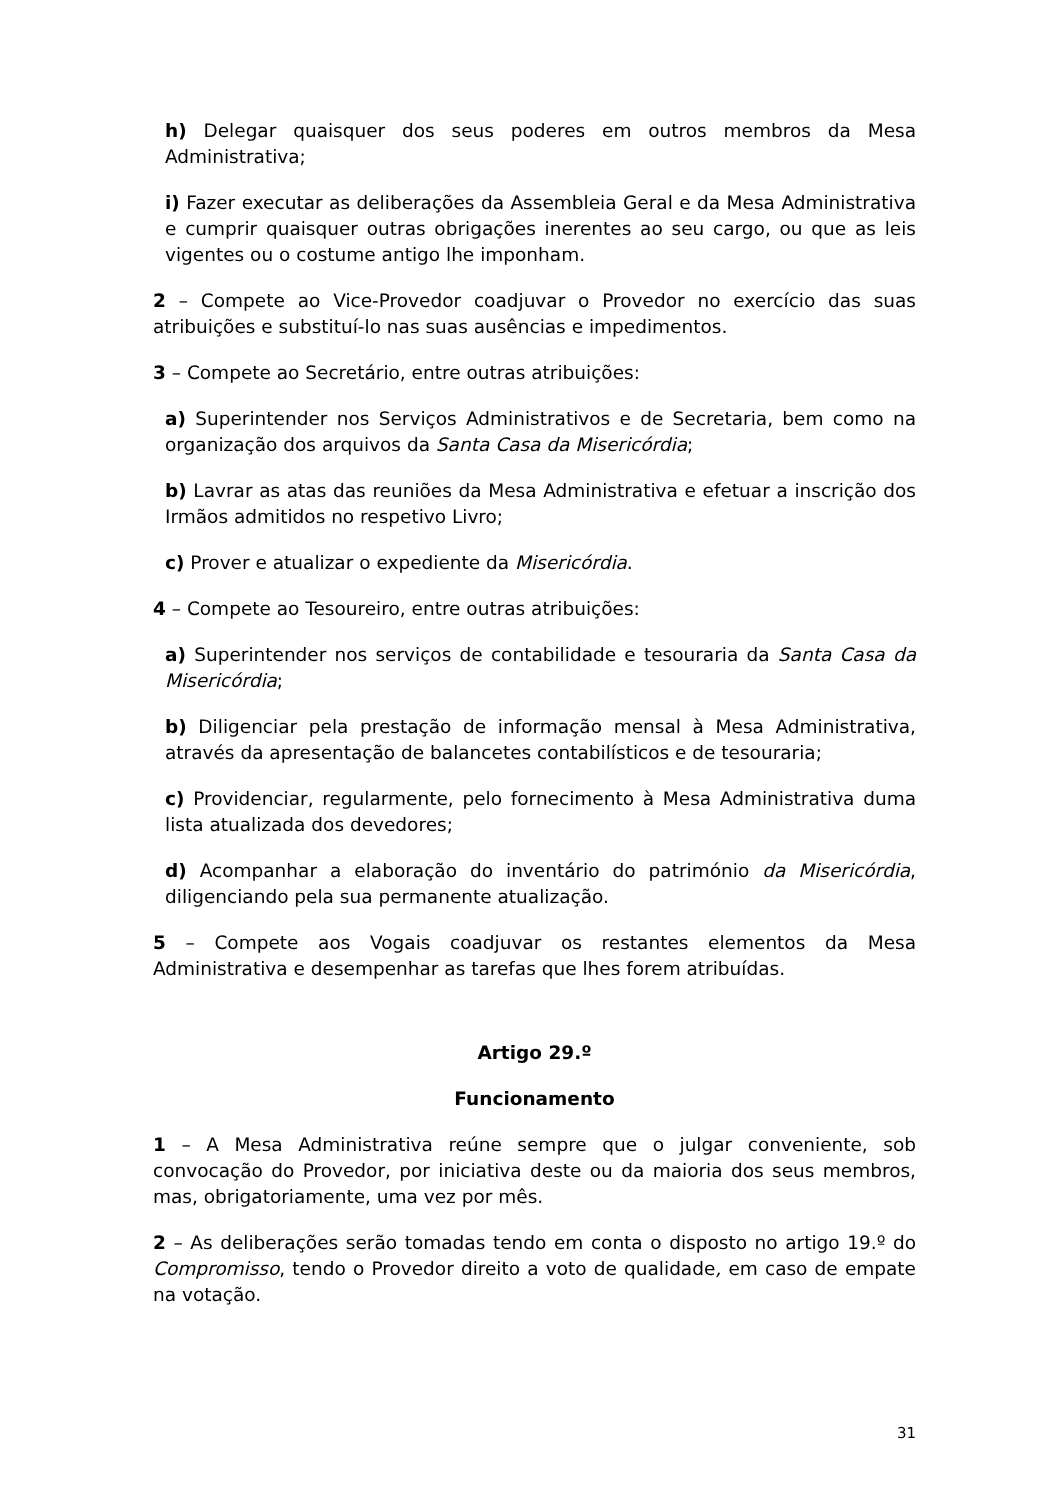h) Delegar quaisquer dos seus poderes em outros membros da Mesa Administrativa;
i) Fazer executar as deliberações da Assembleia Geral e da Mesa Administrativa e cumprir quaisquer outras obrigações inerentes ao seu cargo, ou que as leis vigentes ou o costume antigo lhe imponham.
2 – Compete ao Vice-Provedor coadjuvar o Provedor no exercício das suas atribuições e substituí-lo nas suas ausências e impedimentos.
3 – Compete ao Secretário, entre outras atribuições:
a) Superintender nos Serviços Administrativos e de Secretaria, bem como na organização dos arquivos da Santa Casa da Misericórdia;
b) Lavrar as atas das reuniões da Mesa Administrativa e efetuar a inscrição dos Irmãos admitidos no respetivo Livro;
c) Prover e atualizar o expediente da Misericórdia.
4 – Compete ao Tesoureiro, entre outras atribuições:
a) Superintender nos serviços de contabilidade e tesouraria da Santa Casa da Misericórdia;
b) Diligenciar pela prestação de informação mensal à Mesa Administrativa, através da apresentação de balancetes contabilísticos e de tesouraria;
c) Providenciar, regularmente, pelo fornecimento à Mesa Administrativa duma lista atualizada dos devedores;
d) Acompanhar a elaboração do inventário do património da Misericórdia, diligenciando pela sua permanente atualização.
5 – Compete aos Vogais coadjuvar os restantes elementos da Mesa Administrativa e desempenhar as tarefas que lhes forem atribuídas.
Artigo 29.º
Funcionamento
1 – A Mesa Administrativa reúne sempre que o julgar conveniente, sob convocação do Provedor, por iniciativa deste ou da maioria dos seus membros, mas, obrigatoriamente, uma vez por mês.
2 – As deliberações serão tomadas tendo em conta o disposto no artigo 19.º do Compromisso, tendo o Provedor direito a voto de qualidade, em caso de empate na votação.
31